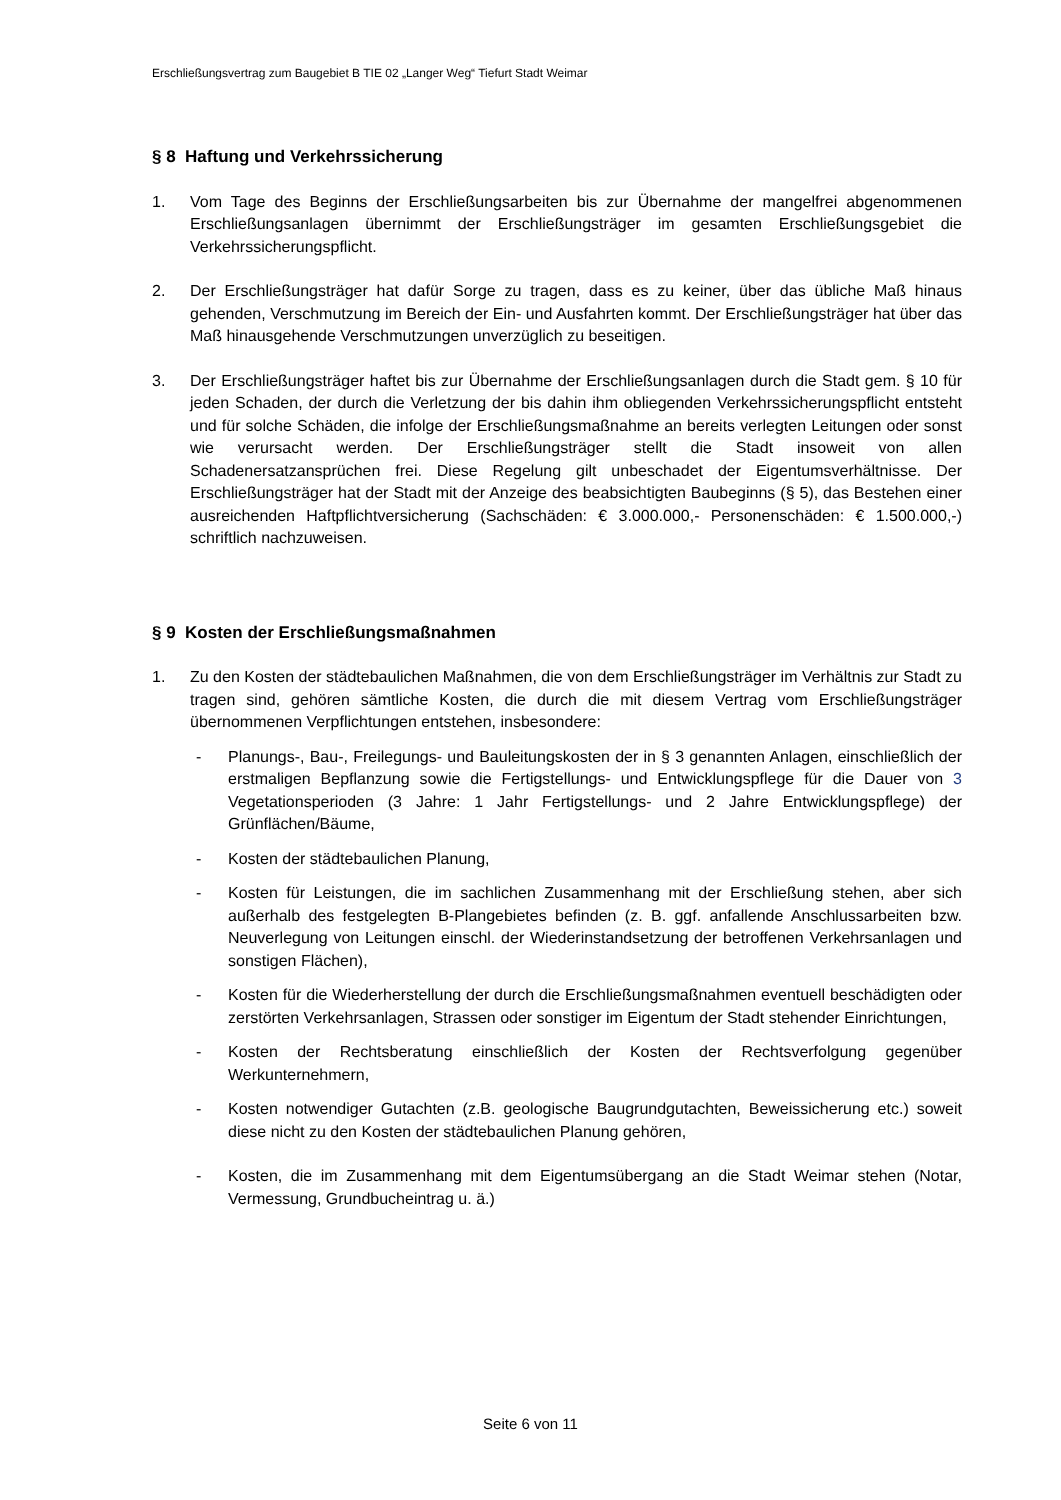Erschließungsvertrag zum Baugebiet B TIE 02 „Langer Weg“ Tiefurt Stadt Weimar
§ 8 Haftung und Verkehrssicherung
1. Vom Tage des Beginns der Erschließungsarbeiten bis zur Übernahme der mangelfrei abgenommenen Erschließungsanlagen übernimmt der Erschließungsträger im gesamten Erschließungsgebiet die Verkehrssicherungspflicht.
2. Der Erschließungsträger hat dafür Sorge zu tragen, dass es zu keiner, über das übliche Maß hinaus gehenden, Verschmutzung im Bereich der Ein- und Ausfahrten kommt. Der Erschließungsträger hat über das Maß hinausgehende Verschmutzungen unverzüglich zu beseitigen.
3. Der Erschließungsträger haftet bis zur Übernahme der Erschließungsanlagen durch die Stadt gem. § 10 für jeden Schaden, der durch die Verletzung der bis dahin ihm obliegenden Verkehrssicherungspflicht entsteht und für solche Schäden, die infolge der Erschließungsmaßnahme an bereits verlegten Leitungen oder sonst wie verursacht werden. Der Erschließungsträger stellt die Stadt insoweit von allen Schadenersatzansprüchen frei. Diese Regelung gilt unbeschadet der Eigentumsverhältnisse. Der Erschließungsträger hat der Stadt mit der Anzeige des beabsichtigten Baubeginns (§ 5), das Bestehen einer ausreichenden Haftpflichtversicherung (Sachschäden: € 3.000.000,- Personenschäden: € 1.500.000,-) schriftlich nachzuweisen.
§ 9 Kosten der Erschließungsmaßnahmen
1. Zu den Kosten der städtebaulichen Maßnahmen, die von dem Erschließungsträger im Verhältnis zur Stadt zu tragen sind, gehören sämtliche Kosten, die durch die mit diesem Vertrag vom Erschließungsträger übernommenen Verpflichtungen entstehen, insbesondere:
- Planungs-, Bau-, Freilegungs- und Bauleitungskosten der in § 3 genannten Anlagen, einschließlich der erstmaligen Bepflanzung sowie die Fertigstellungs- und Entwicklungspflege für die Dauer von 3 Vegetationsperioden (3 Jahre: 1 Jahr Fertigstellungs- und 2 Jahre Entwicklungspflege) der Grünflächen/Bäume,
- Kosten der städtebaulichen Planung,
- Kosten für Leistungen, die im sachlichen Zusammenhang mit der Erschließung stehen, aber sich außerhalb des festgelegten B-Plangebietes befinden (z. B. ggf. anfallende Anschlussarbeiten bzw. Neuverlegung von Leitungen einschl. der Wiederinstandsetzung der betroffenen Verkehrsanlagen und sonstigen Flächen),
- Kosten für die Wiederherstellung der durch die Erschließungsmaßnahmen eventuell beschädigten oder zerstörten Verkehrsanlagen, Strassen oder sonstiger im Eigentum der Stadt stehender Einrichtungen,
- Kosten der Rechtsberatung einschließlich der Kosten der Rechtsverfolgung gegenüber Werkunternehmern,
- Kosten notwendiger Gutachten (z.B. geologische Baugrundgutachten, Beweissicherung etc.) soweit diese nicht zu den Kosten der städtebaulichen Planung gehören,
- Kosten, die im Zusammenhang mit dem Eigentumsübergang an die Stadt Weimar stehen (Notar, Vermessung, Grundbucheintrag u. ä.)
Seite 6 von 11